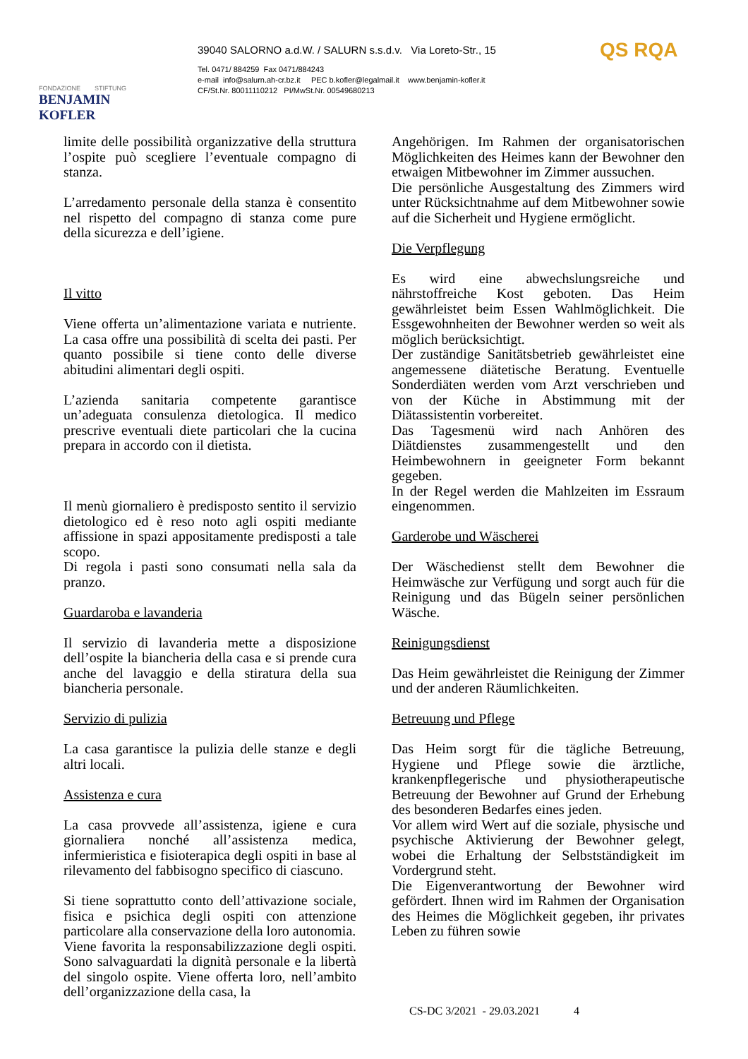FONDAZIONE STIFTUNG
BENJAMIN KOFLER
39040 SALORNO a.d.W. / SALURN s.s.d.v. Via Loreto-Str., 15
Tel. 0471/ 884259 Fax 0471/884243
e-mail info@salurn.ah-cr.bz.it PEC b.kofler@legalmail.it www.benjamin-kofler.it
CF/St.Nr. 80011110212 PI/MwSt.Nr. 00549680213
QS RQA
limite delle possibilità organizzative della struttura l’ospite può scegliere l’eventuale compagno di stanza.
L’arredamento personale della stanza è consentito nel rispetto del compagno di stanza come pure della sicurezza e dell’igiene.
Il vitto
Viene offerta un’alimentazione variata e nutriente. La casa offre una possibilità di scelta dei pasti. Per quanto possibile si tiene conto delle diverse abitudini alimentari degli ospiti.
L’azienda sanitaria competente garantisce un’adeguata consulenza dietologica. Il medico prescrive eventuali diete particolari che la cucina prepara in accordo con il dietista.
Il menù giornaliero è predisposto sentito il servizio dietologico ed è reso noto agli ospiti mediante affissione in spazi appositamente predisposti a tale scopo.
Di regola i pasti sono consumati nella sala da pranzo.
Guardaroba e lavanderia
Il servizio di lavanderia mette a disposizione dell’ospite la biancheria della casa e si prende cura anche del lavaggio e della stiratura della sua biancheria personale.
Servizio di pulizia
La casa garantisce la pulizia delle stanze e degli altri locali.
Assistenza e cura
La casa provvede all’assistenza, igiene e cura giornaliera nonché all’assistenza medica, infermieristica e fisioterapica degli ospiti in base al rilevamento del fabbisogno specifico di ciascuno.
Si tiene soprattutto conto dell’attivazione sociale, fisica e psichica degli ospiti con attenzione particolare alla conservazione della loro autonomia.
Viene favorita la responsabilizzazione degli ospiti. Sono salvaguardati la dignità personale e la libertà del singolo ospite. Viene offerta loro, nell’ambito dell’organizzazione della casa, la
Angehörigen. Im Rahmen der organisatorischen Möglichkeiten des Heimes kann der Bewohner den etwaigen Mitbewohner im Zimmer aussuchen.
Die persönliche Ausgestaltung des Zimmers wird unter Rücksichtnahme auf dem Mitbewohner sowie auf die Sicherheit und Hygiene ermöglicht.
Die Verpflegung
Es wird eine abwechslungsreiche und nährstoffreiche Kost geboten. Das Heim gewährleistet beim Essen Wahlmöglichkeit. Die Essgewohnheiten der Bewohner werden so weit als möglich berücksichtigt.
Der zuständige Sanitätsbetrieb gewährleistet eine angemessene diätetische Beratung. Eventuelle Sonderdiäten werden vom Arzt verschrieben und von der Küche in Abstimmung mit der Diätassistentin vorbereitet.
Das Tagesmenü wird nach Anhören des Diätdienstes zusammengestellt und den Heimbewohnern in geeigneter Form bekannt gegeben.
In der Regel werden die Mahlzeiten im Essraum eingenommen.
Garderobe und Wäscherei
Der Wäschedienst stellt dem Bewohner die Heimwäsche zur Verfügung und sorgt auch für die Reinigung und das Bügeln seiner persönlichen Wäsche.
Reinigungsdienst
Das Heim gewährleistet die Reinigung der Zimmer und der anderen Räumlichkeiten.
Betreuung und Pflege
Das Heim sorgt für die tägliche Betreuung, Hygiene und Pflege sowie die ärztliche, krankenpflegerische und physiotherapeutische Betreuung der Bewohner auf Grund der Erhebung des besonderen Bedarfes eines jeden.
Vor allem wird Wert auf die soziale, physische und psychische Aktivierung der Bewohner gelegt, wobei die Erhaltung der Selbstständigkeit im Vordergrund steht.
Die Eigenverantwortung der Bewohner wird gefördert. Ihnen wird im Rahmen der Organisation des Heimes die Möglichkeit gegeben, ihr privates Leben zu führen sowie
CS-DC 3/2021 - 29.03.2021 4